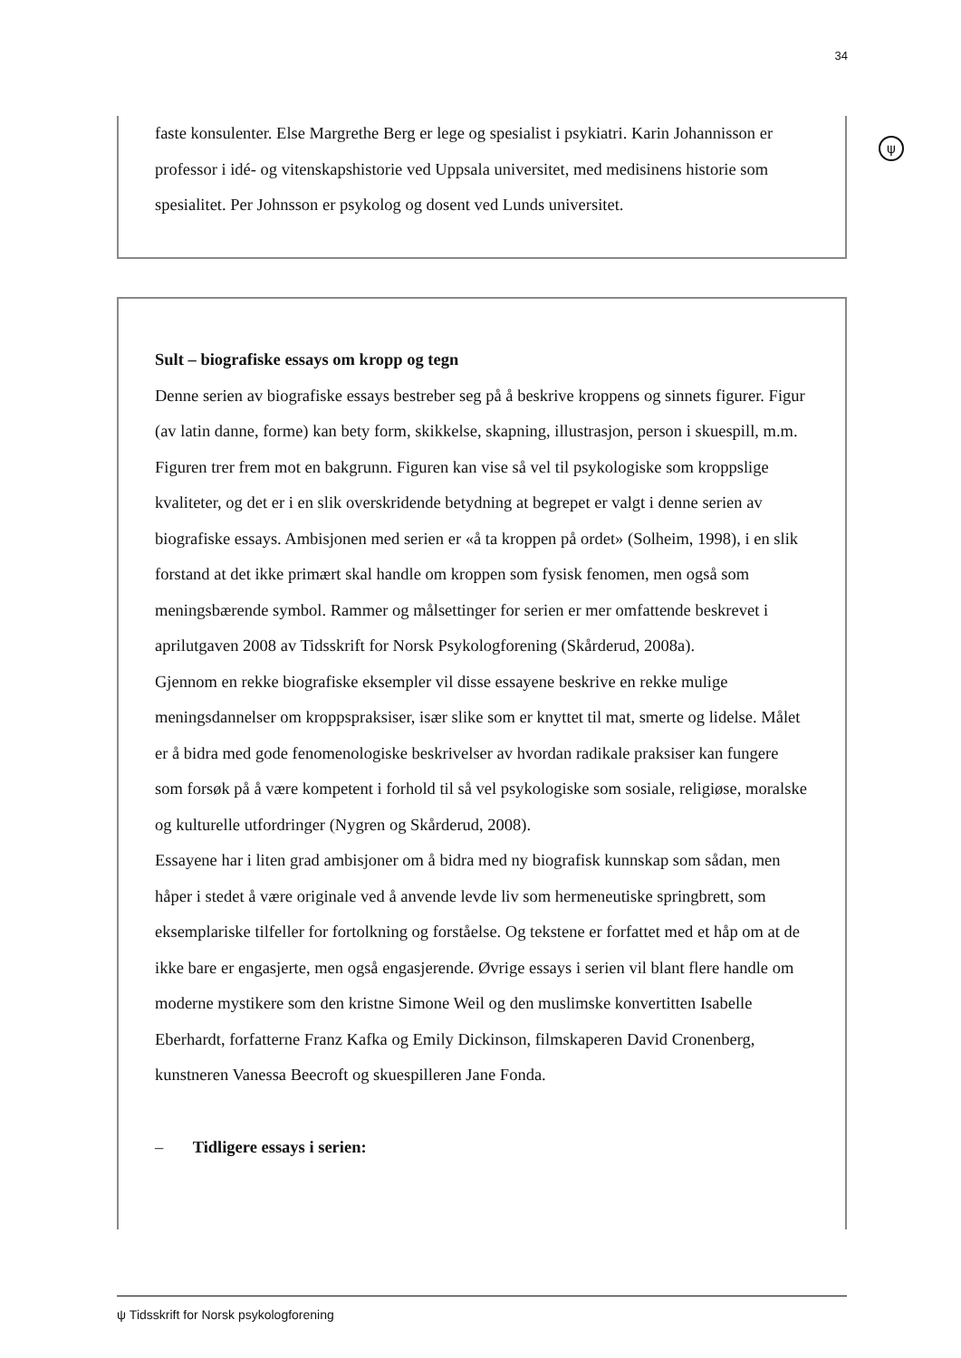34
ψ
faste konsulenter. Else Margrethe Berg er lege og spesialist i psykiatri. Karin Johannisson er professor i idé- og vitenskapshistorie ved Uppsala universitet, med medisinens historie som spesialitet. Per Johnsson er psykolog og dosent ved Lunds universitet.
Sult – biografiske essays om kropp og tegn
Denne serien av biografiske essays bestreber seg på å beskrive kroppens og sinnets figurer. Figur (av latin danne, forme) kan bety form, skikkelse, skapning, illustrasjon, person i skuespill, m.m. Figuren trer frem mot en bakgrunn. Figuren kan vise så vel til psykologiske som kroppslige kvaliteter, og det er i en slik overskridende betydning at begrepet er valgt i denne serien av biografiske essays. Ambisjonen med serien er «å ta kroppen på ordet» (Solheim, 1998), i en slik forstand at det ikke primært skal handle om kroppen som fysisk fenomen, men også som meningsbærende symbol. Rammer og målsettinger for serien er mer omfattende beskrevet i aprilutgaven 2008 av Tidsskrift for Norsk Psykologforening (Skårderud, 2008a).
Gjennom en rekke biografiske eksempler vil disse essayene beskrive en rekke mulige meningsdannelser om kroppspraksiser, især slike som er knyttet til mat, smerte og lidelse. Målet er å bidra med gode fenomenologiske beskrivelser av hvordan radikale praksiser kan fungere som forsøk på å være kompetent i forhold til så vel psykologiske som sosiale, religiøse, moralske og kulturelle utfordringer (Nygren og Skårderud, 2008).
Essayene har i liten grad ambisjoner om å bidra med ny biografisk kunnskap som sådan, men håper i stedet å være originale ved å anvende levde liv som hermeneutiske springbrett, som eksemplariske tilfeller for fortolkning og forståelse. Og tekstene er forfattet med et håp om at de ikke bare er engasjerte, men også engasjerende. Øvrige essays i serien vil blant flere handle om moderne mystikere som den kristne Simone Weil og den muslimske konvertitten Isabelle Eberhardt, forfatterne Franz Kafka og Emily Dickinson, filmskaperen David Cronenberg, kunstneren Vanessa Beecroft og skuespilleren Jane Fonda.
– Tidligere essays i serien:
ψ Tidsskrift for Norsk psykologforening